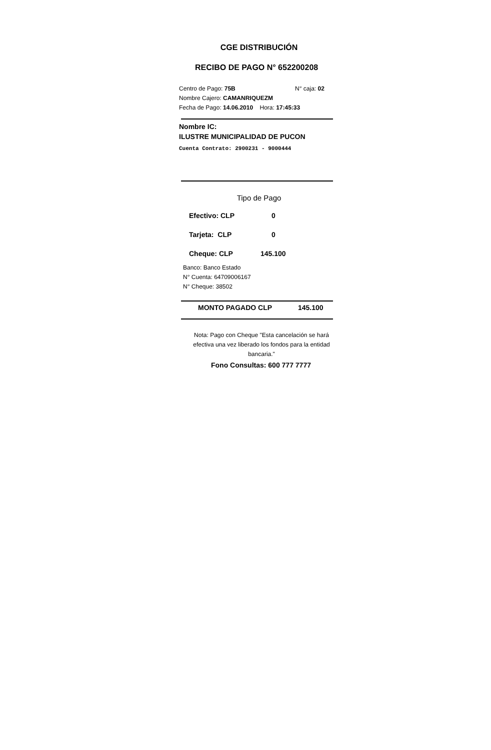CGE DISTRIBUCIÓN
RECIBO DE PAGO N° 652200208
Centro de Pago: 75B N° caja: 02
Nombre Cajero: CAMANRIQUEZM
Fecha de Pago: 14.06.2010 Hora: 17:45:33
Nombre IC:
ILUSTRE MUNICIPALIDAD DE PUCON
Cuenta Contrato: 2900231 - 9000444
Tipo de Pago
Efectivo: CLP 0
Tarjeta: CLP 0
Cheque: CLP 145.100
Banco: Banco Estado
N° Cuenta: 64709006167
N° Cheque: 38502
MONTO PAGADO CLP 145.100
Nota: Pago con Cheque "Esta cancelación se hará efectiva una vez liberado los fondos para la entidad bancaria."
Fono Consultas: 600 777 7777